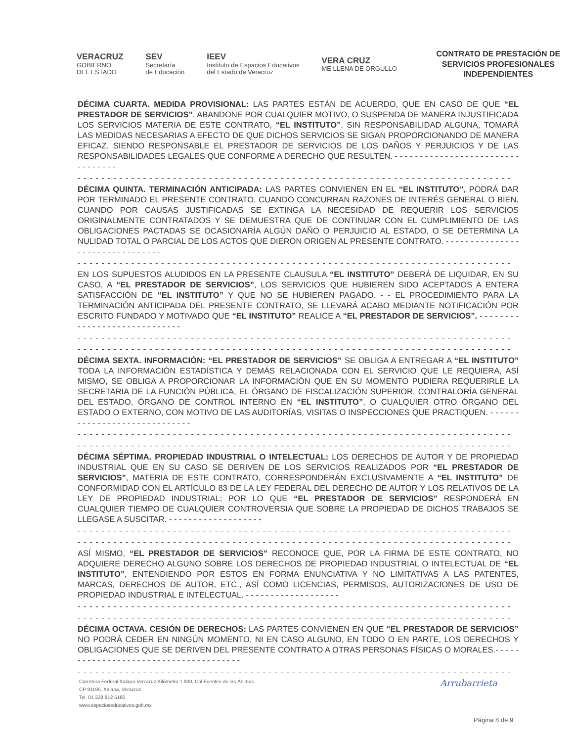VERACRUZ
GOBIERNO
DEL ESTADO
SEV
Secretaría
de Educación
IEEV
Instituto de Espacios Educativos
del Estado de Veracruz
VERA CRUZ
ME LLENA DE ORGULLO
CONTRATO DE PRESTACIÓN DE SERVICIOS PROFESIONALES INDEPENDIENTES
DÉCIMA CUARTA. MEDIDA PROVISIONAL: LAS PARTES ESTÁN DE ACUERDO, QUE EN CASO DE QUE “EL PRESTADOR DE SERVICIOS”, ABANDONE POR CUALQUIER MOTIVO, O SUSPENDA DE MANERA INJUSTIFICADA LOS SERVICIOS MATERIA DE ESTE CONTRATO, “EL INSTITUTO”, SIN RESPONSABILIDAD ALGUNA, TOMARÁ LAS MEDIDAS NECESARIAS A EFECTO DE QUE DICHOS SERVICIOS SE SIGAN PROPORCIONANDO DE MANERA EFICAZ, SIENDO RESPONSABLE EL PRESTADOR DE SERVICIOS DE LOS DAÑOS Y PERJUICIOS Y DE LAS RESPONSABILIDADES LEGALES QUE CONFORME A DERECHO QUE RESULTEN. - - - - - - - - - - - - - - - - - - - - - - - - - - - - - - - - -
- - - - - - - - - - - - - - - - - - - - - - - - - - - - - - - - - - - - - - - - - - - - - - - - - - - - - - - - - - - - - - - - - - - - - - - - -
DÉCIMA QUINTA. TERMINACIÓN ANTICIPADA: LAS PARTES CONVIENEN EN EL “EL INSTITUTO”, PODRÁ DAR POR TERMINADO EL PRESENTE CONTRATO, CUANDO CONCURRAN RAZONES DE INTERÉS GENERAL O BIEN, CUANDO POR CAUSAS JUSTIFICADAS SE EXTINGA LA NECESIDAD DE REQUERIR LOS SERVICIOS ORIGINALMENTE CONTRATADOS Y SE DEMUESTRA QUE DE CONTINUAR CON EL CUMPLIMIENTO DE LAS OBLIGACIONES PACTADAS SE OCASIONARÍA ALGÚN DAÑO O PERJUICIO AL ESTADO, O SE DETERMINA LA NULIDAD TOTAL O PARCIAL DE LOS ACTOS QUE DIERON ORIGEN AL PRESENTE CONTRATO. - - - - - - - - - - - - - - - - - - - - - - - - - - - - - - - -
- - - - - - - - - - - - - - - - - - - - - - - - - - - - - - - - - - - - - - - - - - - - - - - - - - - - - - - - - - - - - - - - - - - - - - - - -
EN LOS SUPUESTOS ALUDIDOS EN LA PRESENTE CLAUSULA “EL INSTITUTO” DEBERÁ DE LIQUIDAR, EN SU CASO, A “EL PRESTADOR DE SERVICIOS”, LOS SERVICIOS QUE HUBIEREN SIDO ACEPTADOS A ENTERA SATISFACCIÓN DE “EL INSTITUTO” Y QUE NO SE HUBIEREN PAGADO. - - EL PROCEDIMIENTO PARA LA TERMINACIÓN ANTICIPADA DEL PRESENTE CONTRATO, SE LLEVARÁ ACABO MEDIANTE NOTIFICACIÓN POR ESCRITO FUNDADO Y MOTIVADO QUE “EL INSTITUTO” REALICE A “EL PRESTADOR DE SERVICIOS”. - - - - - - - - - - - - - - - - - - - - - - - - - - - - -
- - - - - - - - - - - - - - - - - - - - - - - - - - - - - - - - - - - - - - - - - - - - - - - - - - - - - - - - - - - - - - - - - - - - - - - - -
- - - - - - - - - - - - - - - - - - - - - - - - - - - - - - - - - - - - - - - - - - - - - - - - - - - - - - - - - - - - - - - - - - - - - - - - -
DÉCIMA SEXTA. INFORMACIÓN: “EL PRESTADOR DE SERVICIOS” SE OBLIGA A ENTREGAR A “EL INSTITUTO” TODA LA INFORMACIÓN ESTADÍSTICA Y DEMÁS RELACIONADA CON EL SERVICIO QUE LE REQUIERA, ASÍ MISMO, SE OBLIGA A PROPORCIONAR LA INFORMACIÓN QUE EN SU MOMENTO PUDIERA REQUERIRLE LA SECRETARIA DE LA FUNCIÓN PÚBLICA, EL ÓRGANO DE FISCALIZACIÓN SUPERIOR, CONTRALORÍA GENERAL DEL ESTADO, ÓRGANO DE CONTROL INTERNO EN “EL INSTITUTO”, O CUALQUIER OTRO ÓRGANO DEL ESTADO O EXTERNO, CON MOTIVO DE LAS AUDITORÍAS, VISITAS O INSPECCIONES QUE PRACTIQUEN. - - - - - - - - - - - - - - - - - - - - - - - - - - - - -
- - - - - - - - - - - - - - - - - - - - - - - - - - - - - - - - - - - - - - - - - - - - - - - - - - - - - - - - - - - - - - - - - - - - - - - - -
- - - - - - - - - - - - - - - - - - - - - - - - - - - - - - - - - - - - - - - - - - - - - - - - - - - - - - - - - - - - - - - - - - - - - - - - -
DÉCIMA SÉPTIMA. PROPIEDAD INDUSTRIAL O INTELECTUAL: LOS DERECHOS DE AUTOR Y DE PROPIEDAD INDUSTRIAL QUE EN SU CASO SE DERIVEN DE LOS SERVICIOS REALIZADOS POR “EL PRESTADOR DE SERVICIOS”, MATERIA DE ESTE CONTRATO, CORRESPONDERÁN EXCLUSIVAMENTE A “EL INSTITUTO” DE CONFORMIDAD CON EL ARTÍCULO 83 DE LA LEY FEDERAL DEL DERECHO DE AUTOR Y LOS RELATIVOS DE LA LEY DE PROPIEDAD INDUSTRIAL; POR LO QUE “EL PRESTADOR DE SERVICIOS” RESPONDERÁ EN CUALQUIER TIEMPO DE CUALQUIER CONTROVERSIA QUE SOBRE LA PROPIEDAD DE DICHOS TRABAJOS SE LLEGASE A SUSCITAR. - - - - - - - - - - - - - - - - - - -
- - - - - - - - - - - - - - - - - - - - - - - - - - - - - - - - - - - - - - - - - - - - - - - - - - - - - - - - - - - - - - - - - - - - - - - - -
- - - - - - - - - - - - - - - - - - - - - - - - - - - - - - - - - - - - - - - - - - - - - - - - - - - - - - - - - - - - - - - - - - - - - - - - -
ASÍ MISMO, “EL PRESTADOR DE SERVICIOS” RECONOCE QUE, POR LA FIRMA DE ESTE CONTRATO, NO ADQUIERE DERECHO ALGUNO SOBRE LOS DERECHOS DE PROPIEDAD INDUSTRIAL O INTELECTUAL DE “EL INSTITUTO”, ENTENDIENDO POR ESTOS EN FORMA ENUNCIATIVA Y NO LIMITATIVAS A LAS PATENTES, MARCAS, DERECHOS DE AUTOR, ETC., ASÍ COMO LICENCIAS, PERMISOS, AUTORIZACIONES DE USO DE PROPIEDAD INDUSTRIAL E INTELECTUAL. - - - - - - - - - - - - - - - - - - -
- - - - - - - - - - - - - - - - - - - - - - - - - - - - - - - - - - - - - - - - - - - - - - - - - - - - - - - - - - - - - - - - - - - - - - - - -
- - - - - - - - - - - - - - - - - - - - - - - - - - - - - - - - - - - - - - - - - - - - - - - - - - - - - - - - - - - - - - - - - - - - - - - - -
DÉCIMA OCTAVA. CESIÓN DE DERECHOS: LAS PARTES CONVIENEN EN QUE “EL PRESTADOR DE SERVICIOS” NO PODRÁ CEDER EN NINGÚN MOMENTO, NI EN CASO ALGUNO, EN TODO O EN PARTE, LOS DERECHOS Y OBLIGACIONES QUE SE DERIVEN DEL PRESENTE CONTRATO A OTRAS PERSONAS FÍSICAS O MORALES.- - - - - - - - - - - - - - - - - - - - - - - - - - - - - - - - - - - - - -
- - - - - - - - - - - - - - - - - - - - - - - - - - - - - - - - - - - - - - - - - - - - - - - - - - - - - - - - - - - - - - - - - - - - - - - - -
Carretera Federal Xalapa-Veracruz Kilómetro 1.900, Col Fuentes de las Ánimas
CP 91190, Xalapa, Veracruz
Tel. 01 228 812 5160
www.espacioseducativos.gob.mx
Arrubarrieta
Página 8 de 9